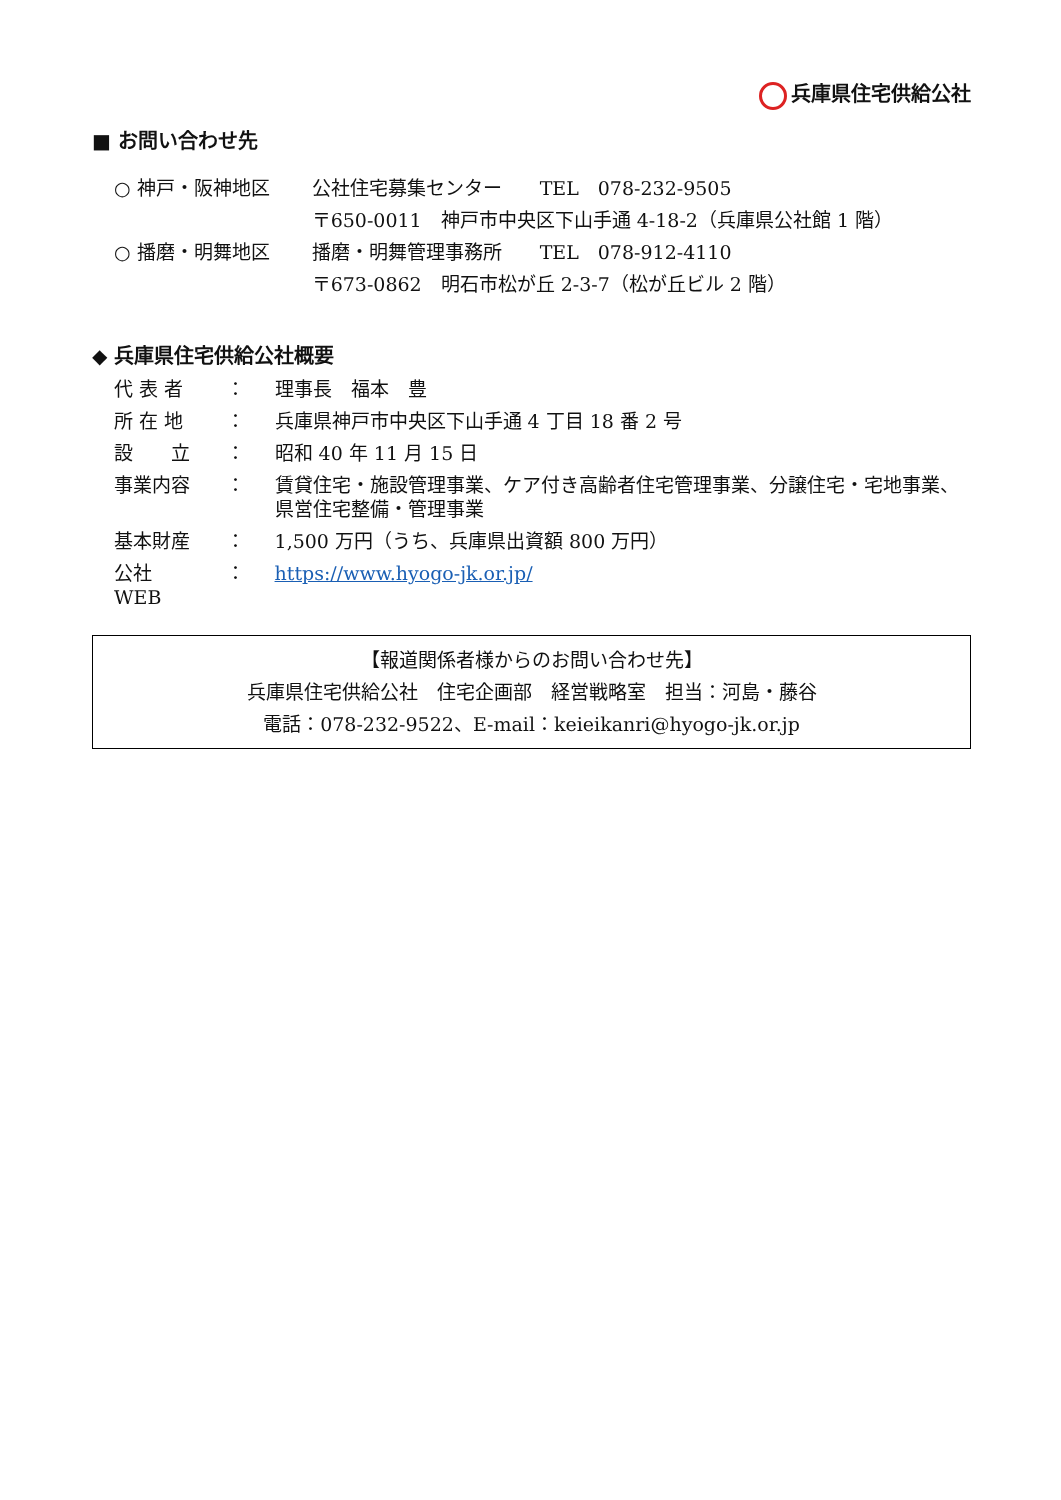兵庫県住宅供給公社
■ お問い合わせ先
| ○ 神戸・阪神地区 | 公社住宅募集センター TEL 078-232-9505 |
| | 〒650-0011 神戸市中央区下山手通 4-18-2（兵庫県公社館 1 階） |
| ○ 播磨・明舞地区 | 播磨・明舞管理事務所 TEL 078-912-4110 |
| | 〒673-0862 明石市松が丘 2-3-7（松が丘ビル 2 階） |
◆ 兵庫県住宅供給公社概要
| 代 表 者 | ： | 理事長 福本 豊 |
| 所 在 地 | ： | 兵庫県神戸市中央区下山手通 4 丁目 18 番 2 号 |
| 設 立 | ： | 昭和 40 年 11 月 15 日 |
| 事業内容 | ： | 賃貸住宅・施設管理事業、ケア付き高齢者住宅管理事業、分譲住宅・宅地事業、県営住宅整備・管理事業 |
| 基本財産 | ： | 1,500 万円（うち、兵庫県出資額 800 万円） |
| 公社 WEB | ： | https://www.hyogo-jk.or.jp/ |
【報道関係者様からのお問い合わせ先】
兵庫県住宅供給公社　住宅企画部　経営戦略室　担当：河島・藤谷
電話：078-232-9522、E-mail：keieikanri@hyogo-jk.or.jp